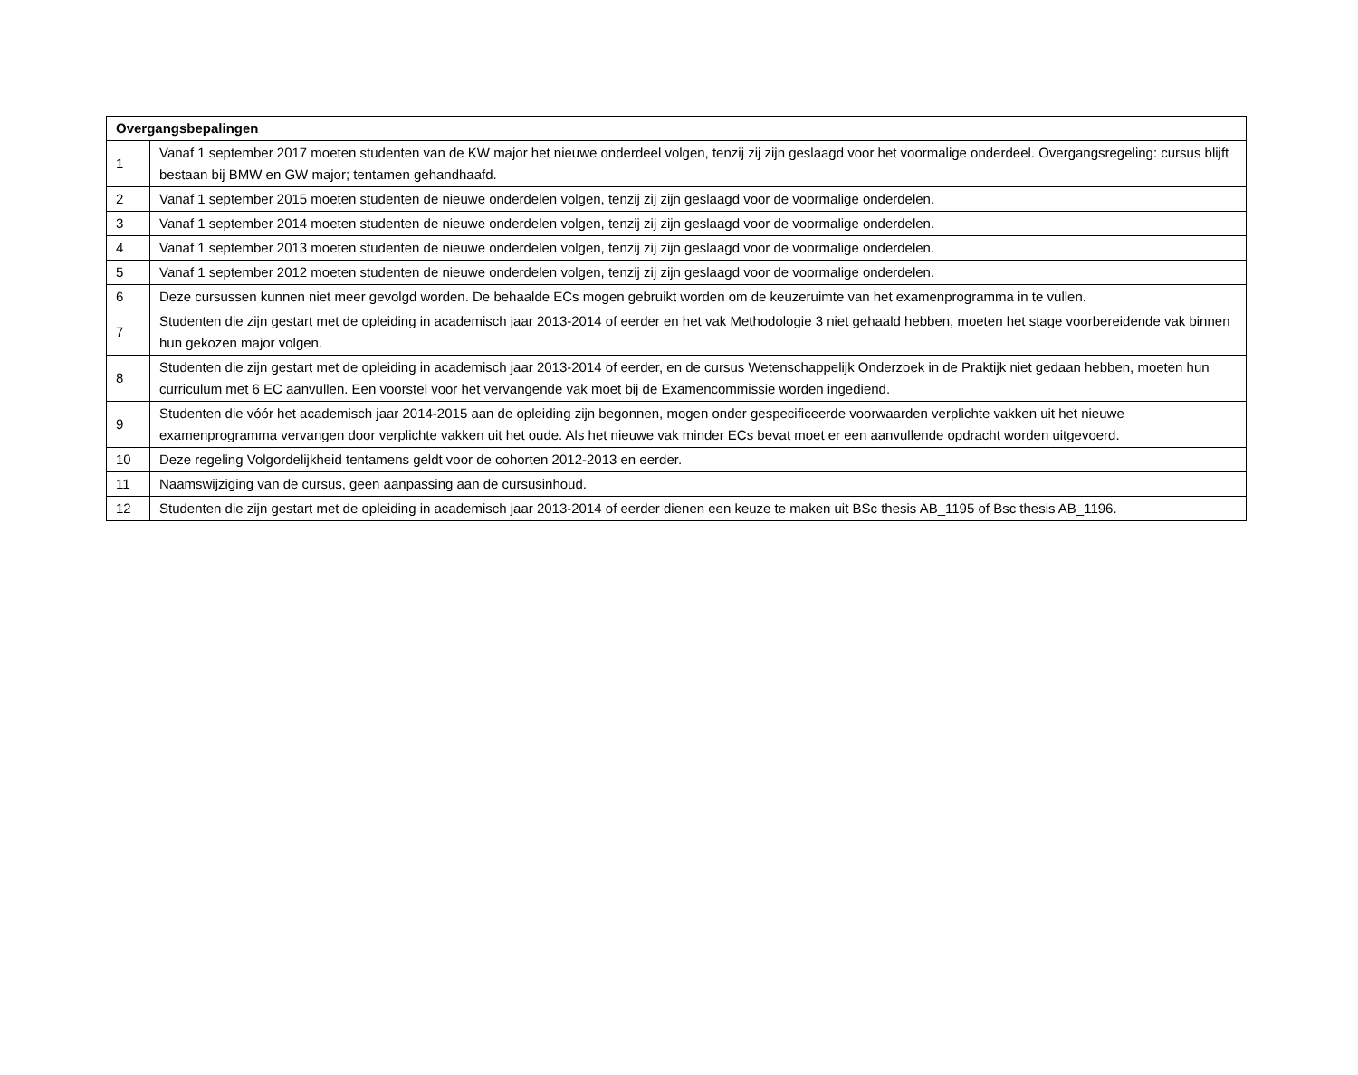| Overgangsbepalingen | |
| --- | --- |
| 1 | Vanaf 1 september 2017 moeten studenten van de KW major het nieuwe onderdeel volgen, tenzij zij zijn geslaagd voor het voormalige onderdeel. Overgangsregeling: cursus blijft bestaan bij BMW en GW major; tentamen gehandhaafd. |
| 2 | Vanaf 1 september 2015 moeten studenten de nieuwe onderdelen volgen, tenzij zij zijn geslaagd voor de voormalige onderdelen. |
| 3 | Vanaf 1 september 2014 moeten studenten de nieuwe onderdelen volgen, tenzij zij zijn geslaagd voor de voormalige onderdelen. |
| 4 | Vanaf 1 september 2013 moeten studenten de nieuwe onderdelen volgen, tenzij zij zijn geslaagd voor de voormalige onderdelen. |
| 5 | Vanaf 1 september 2012 moeten studenten de nieuwe onderdelen volgen, tenzij zij zijn geslaagd voor de voormalige onderdelen. |
| 6 | Deze cursussen kunnen niet meer gevolgd worden. De behaalde ECs mogen gebruikt worden om de keuzeruimte van het examenprogramma in te vullen. |
| 7 | Studenten die zijn gestart met de opleiding in academisch jaar 2013-2014 of eerder en het vak Methodologie 3 niet gehaald hebben, moeten het stage voorbereidende vak binnen hun gekozen major volgen. |
| 8 | Studenten die zijn gestart met de opleiding in academisch jaar 2013-2014 of eerder, en de cursus Wetenschappelijk Onderzoek in de Praktijk niet gedaan hebben, moeten hun curriculum met 6 EC aanvullen. Een voorstel voor het vervangende vak moet bij de Examencommissie worden ingediend. |
| 9 | Studenten die vóór het academisch jaar 2014-2015 aan de opleiding zijn begonnen, mogen onder gespecificeerde voorwaarden verplichte vakken uit het nieuwe examenprogramma vervangen door verplichte vakken uit het oude. Als het nieuwe vak minder ECs bevat moet er een aanvullende opdracht worden uitgevoerd. |
| 10 | Deze regeling Volgordelijkheid tentamens geldt voor de cohorten 2012-2013 en eerder. |
| 11 | Naamswijziging van de cursus, geen aanpassing aan de cursusinhoud. |
| 12 | Studenten die zijn gestart met de opleiding in academisch jaar 2013-2014 of eerder dienen een keuze te maken uit BSc thesis AB_1195 of Bsc thesis AB_1196. |